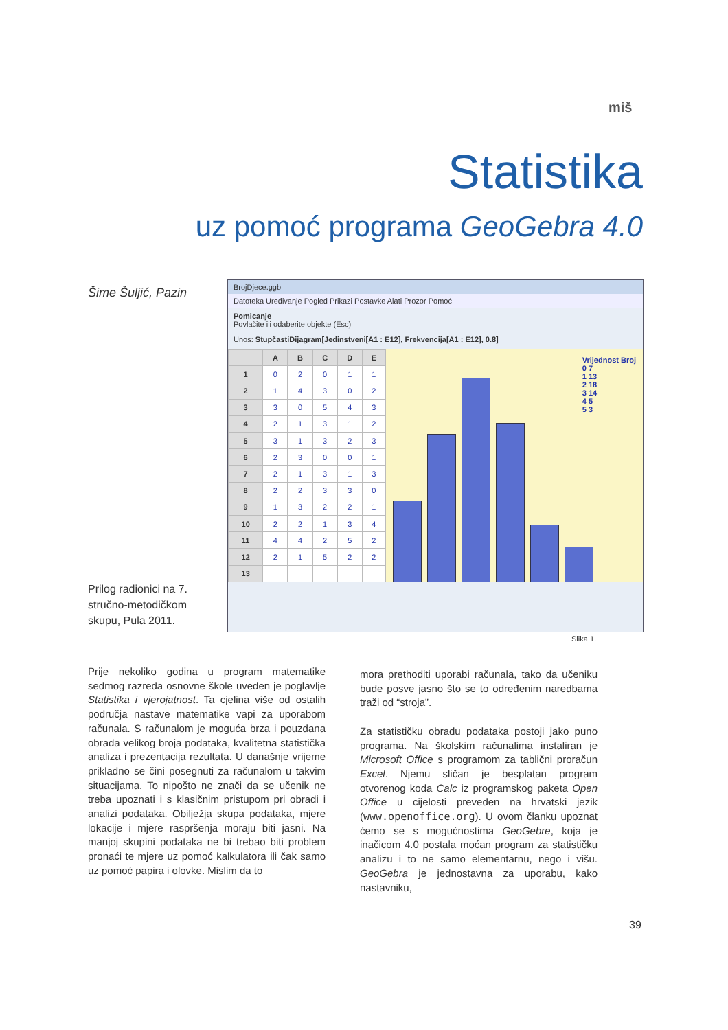miš
Statistika
uz pomoć programa GeoGebra 4.0
Šime Šuljić, Pazin
BrojDjece.ggb
Datoteka Uređivanje Pogled Prikazi Postavke Alati Prozor Pomoć
Pomicanje
Povlačite ili odaberite objekte (Esc)
Unos: StupčastiDijagram[Jedinstveni[A1 : E12], Frekvencija[A1 : E12], 0.8]
| | A | B | C | D | E |
| --- | --- | --- | --- | --- | --- |
| 1 | 0 | 2 | 0 | 1 | 1 |
| 2 | 1 | 4 | 3 | 0 | 2 |
| 3 | 3 | 0 | 5 | 4 | 3 |
| 4 | 2 | 1 | 3 | 1 | 2 |
| 5 | 3 | 1 | 3 | 2 | 3 |
| 6 | 2 | 3 | 0 | 0 | 1 |
| 7 | 2 | 1 | 3 | 1 | 3 |
| 8 | 2 | 2 | 3 | 3 | 0 |
| 9 | 1 | 3 | 2 | 2 | 1 |
| 10 | 2 | 2 | 1 | 3 | 4 |
| 11 | 4 | 4 | 2 | 5 | 2 |
| 12 | 2 | 1 | 5 | 2 | 2 |
| 13 | | | | | |
Vrijednost Broj
0 7
1 13
2 18
3 14
4 5
5 3
Slika 1.
Prilog radionici na 7. stručno-metodičkom skupu, Pula 2011.
Prije nekoliko godina u program matematike sedmog razreda osnovne škole uveden je poglavlje Statistika i vjerojatnost. Ta cjelina više od ostalih područja nastave matematike vapi za uporabom računala. S računalom je moguća brza i pouzdana obrada velikog broja podataka, kvalitetna statistička analiza i prezentacija rezultata. U današnje vrijeme prikladno se čini posegnuti za računalom u takvim situacijama. To nipošto ne znači da se učenik ne treba upoznati i s klasičnim pristupom pri obradi i analizi podataka. Obilježja skupa podataka, mjere lokacije i mjere raspršenja moraju biti jasni. Na manjoj skupini podataka ne bi trebao biti problem pronaći te mjere uz pomoć kalkulatora ili čak samo uz pomoć papira i olovke. Mislim da to
mora prethoditi uporabi računala, tako da učeniku bude posve jasno što se to određenim naredbama traži od “stroja”.
Za statističku obradu podataka postoji jako puno programa. Na školskim računalima instaliran je Microsoft Office s programom za tablični proračun Excel. Njemu sličan je besplatan program otvorenog koda Calc iz programskog paketa Open Office u cijelosti preveden na hrvatski jezik (www.openoffice.org). U ovom članku upoznat ćemo se s mogućnostima GeoGebre, koja je inačicom 4.0 postala moćan program za statističku analizu i to ne samo elementarnu, nego i višu. GeoGebra je jednostavna za uporabu, kako nastavniku,
39